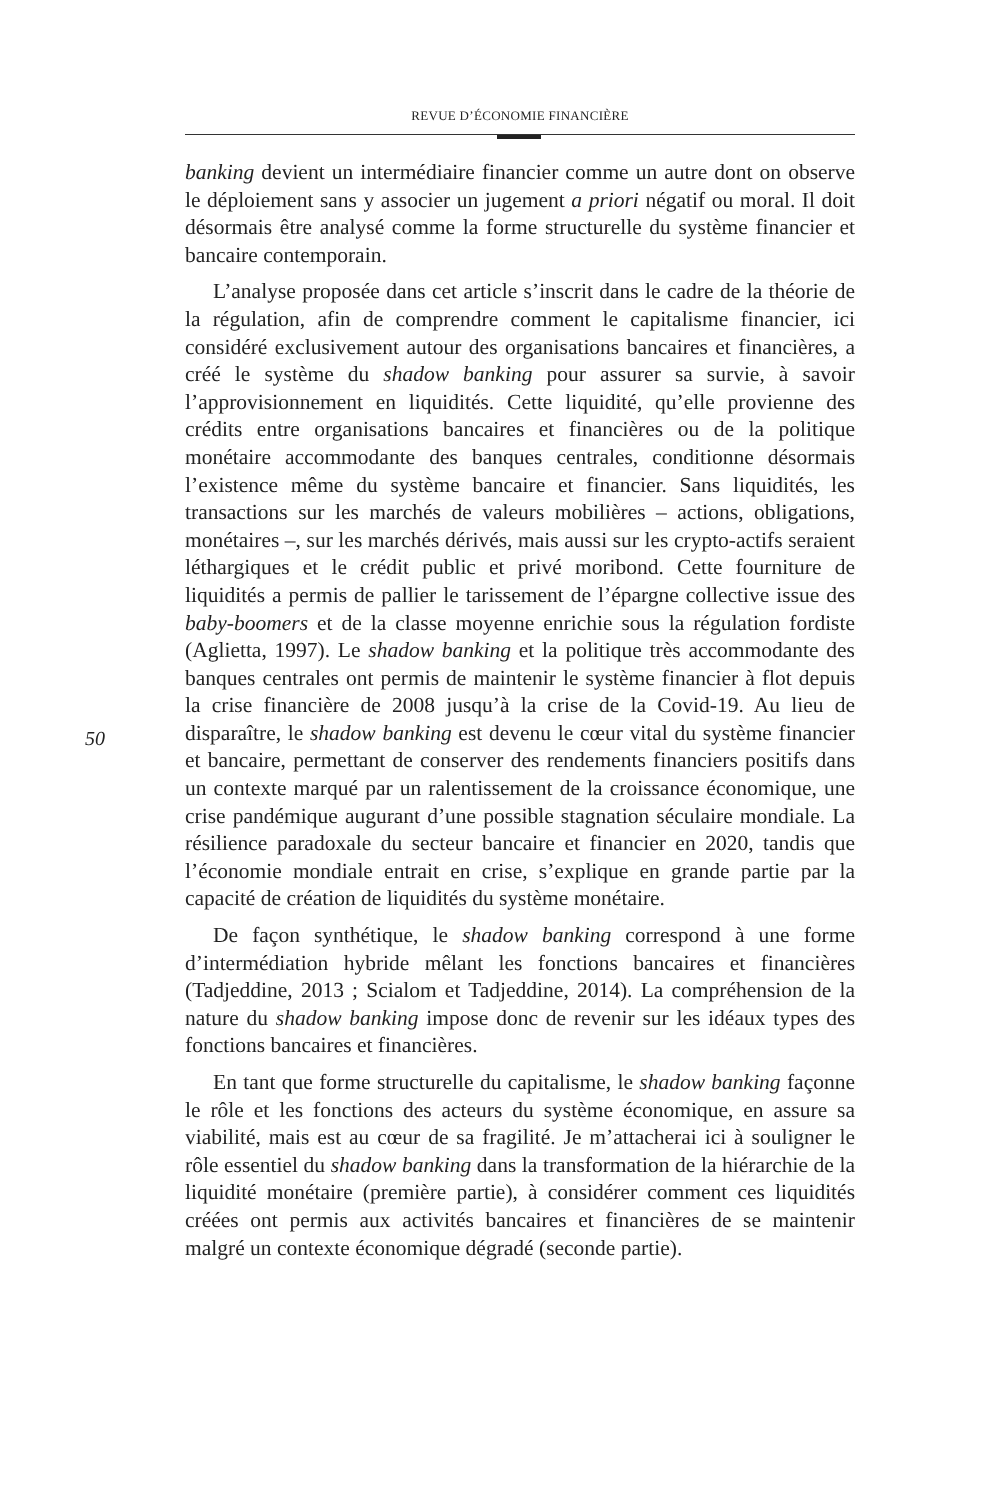REVUE D’ÉCONOMIE FINANCIÈRE
50
banking devient un intermédiaire financier comme un autre dont on observe le déploiement sans y associer un jugement a priori négatif ou moral. Il doit désormais être analysé comme la forme structurelle du système financier et bancaire contemporain.
L’analyse proposée dans cet article s’inscrit dans le cadre de la théorie de la régulation, afin de comprendre comment le capitalisme financier, ici considéré exclusivement autour des organisations bancaires et financières, a créé le système du shadow banking pour assurer sa survie, à savoir l’approvisionnement en liquidités. Cette liquidité, qu’elle provienne des crédits entre organisations bancaires et financières ou de la politique monétaire accommodante des banques centrales, conditionne désormais l’existence même du système bancaire et financier. Sans liquidités, les transactions sur les marchés de valeurs mobilières – actions, obligations, monétaires –, sur les marchés dérivés, mais aussi sur les crypto-actifs seraient léthargiques et le crédit public et privé moribond. Cette fourniture de liquidités a permis de pallier le tarissement de l’épargne collective issue des baby-boomers et de la classe moyenne enrichie sous la régulation fordiste (Aglietta, 1997). Le shadow banking et la politique très accommodante des banques centrales ont permis de maintenir le système financier à flot depuis la crise financière de 2008 jusqu’à la crise de la Covid-19. Au lieu de disparaître, le shadow banking est devenu le cœur vital du système financier et bancaire, permettant de conserver des rendements financiers positifs dans un contexte marqué par un ralentissement de la croissance économique, une crise pandémique augurant d’une possible stagnation séculaire mondiale. La résilience paradoxale du secteur bancaire et financier en 2020, tandis que l’économie mondiale entrait en crise, s’explique en grande partie par la capacité de création de liquidités du système monétaire.
De façon synthétique, le shadow banking correspond à une forme d’intermédiation hybride mêlant les fonctions bancaires et financières (Tadjeddine, 2013 ; Scialom et Tadjeddine, 2014). La compréhension de la nature du shadow banking impose donc de revenir sur les idéaux types des fonctions bancaires et financières.
En tant que forme structurelle du capitalisme, le shadow banking façonne le rôle et les fonctions des acteurs du système économique, en assure sa viabilité, mais est au cœur de sa fragilité. Je m’attacherai ici à souligner le rôle essentiel du shadow banking dans la transformation de la hiérarchie de la liquidité monétaire (première partie), à considérer comment ces liquidités créées ont permis aux activités bancaires et financières de se maintenir malgré un contexte économique dégradé (seconde partie).